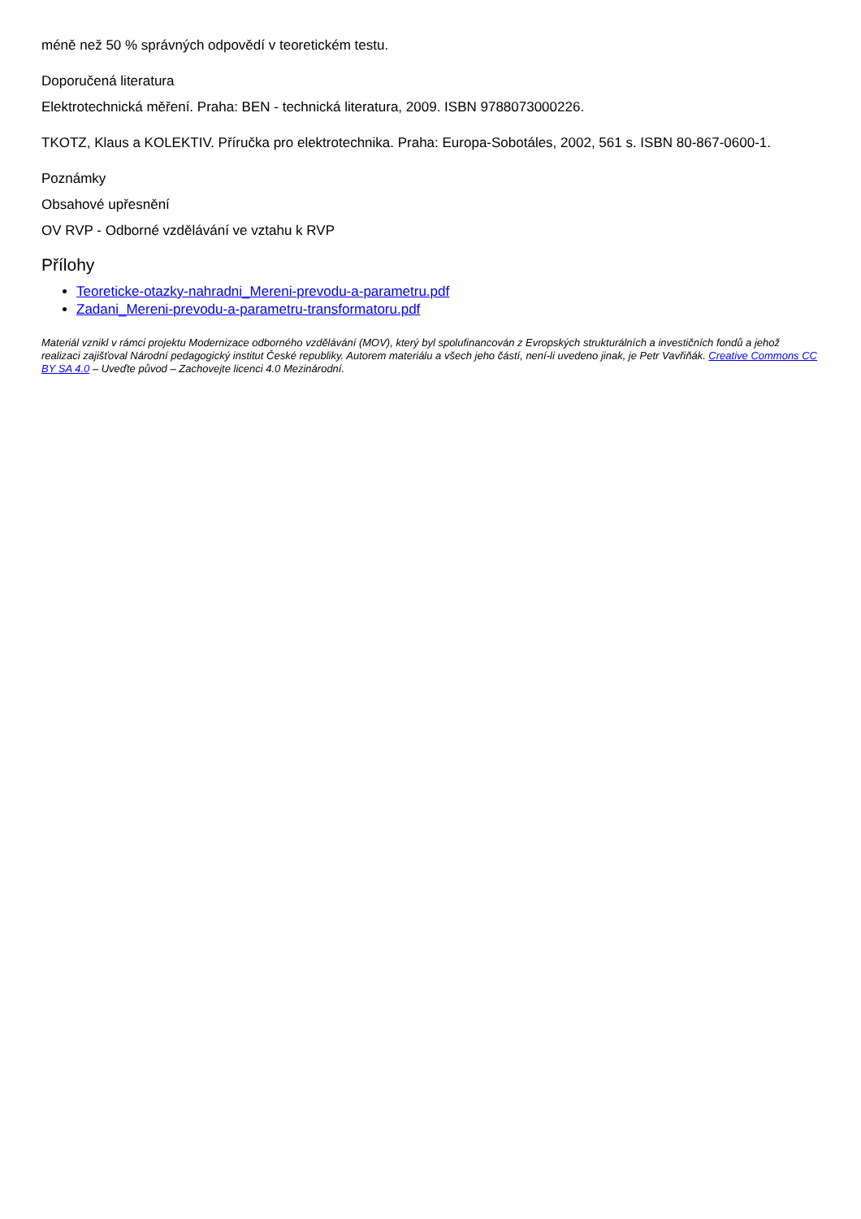méně než 50 % správných odpovědí v teoretickém testu.
Doporučená literatura
Elektrotechnická měření. Praha: BEN - technická literatura, 2009. ISBN 9788073000226.
TKOTZ, Klaus a KOLEKTIV. Příručka pro elektrotechnika. Praha: Europa-Sobotáles, 2002, 561 s. ISBN 80-867-0600-1.
Poznámky
Obsahové upřesnění
OV RVP - Odborné vzdělávání ve vztahu k RVP
Přílohy
Teoreticke-otazky-nahradni_Mereni-prevodu-a-parametru.pdf
Zadani_Mereni-prevodu-a-parametru-transformatoru.pdf
Materiál vznikl v rámci projektu Modernizace odborného vzdělávání (MOV), který byl spolufinancován z Evropských strukturálních a investičních fondů a jehož realizaci zajišťoval Národní pedagogický institut České republiky. Autorem materiálu a všech jeho částí, není-li uvedeno jinak, je Petr Vavřiňák. Creative Commons CC BY SA 4.0 – Uveďte původ – Zachovejte licenci 4.0 Mezinárodní.